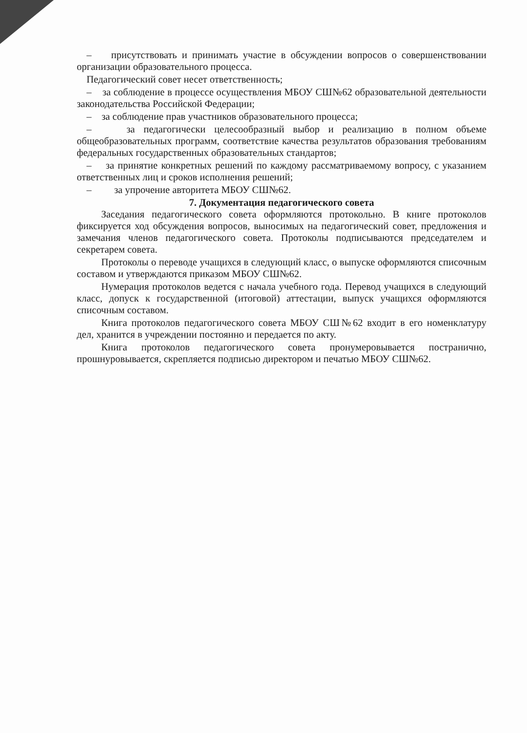– присутствовать и принимать участие в обсуждении вопросов о совершенствовании организации образовательного процесса.
Педагогический совет несет ответственность;
– за соблюдение в процессе осуществления МБОУ СШ№62 образовательной деятельности законодательства Российской Федерации;
– за соблюдение прав участников образовательного процесса;
– за педагогически целесообразный выбор и реализацию в полном объеме общеобразовательных программ, соответствие качества результатов образования требованиям федеральных государственных образовательных стандартов;
– за принятие конкретных решений по каждому рассматриваемому вопросу, с указанием ответственных лиц и сроков исполнения решений;
– за упрочение авторитета МБОУ СШ№62.
7. Документация педагогического совета
Заседания педагогического совета оформляются протокольно. В книге протоколов фиксируется ход обсуждения вопросов, выносимых на педагогический совет, предложения и замечания членов педагогического совета. Протоколы подписываются председателем и секретарем совета.
Протоколы о переводе учащихся в следующий класс, о выпуске оформляются списочным составом и утверждаются приказом МБОУ СШ№62.
Нумерация протоколов ведется с начала учебного года. Перевод учащихся в следующий класс, допуск к государственной (итоговой) аттестации, выпуск учащихся оформляются списочным составом.
Книга протоколов педагогического совета МБОУ СШ№62 входит в его номенклатуру дел, хранится в учреждении постоянно и передается по акту.
Книга протоколов педагогического совета пронумеровывается постранично, прошнуровывается, скрепляется подписью директором и печатью МБОУ СШ№62.